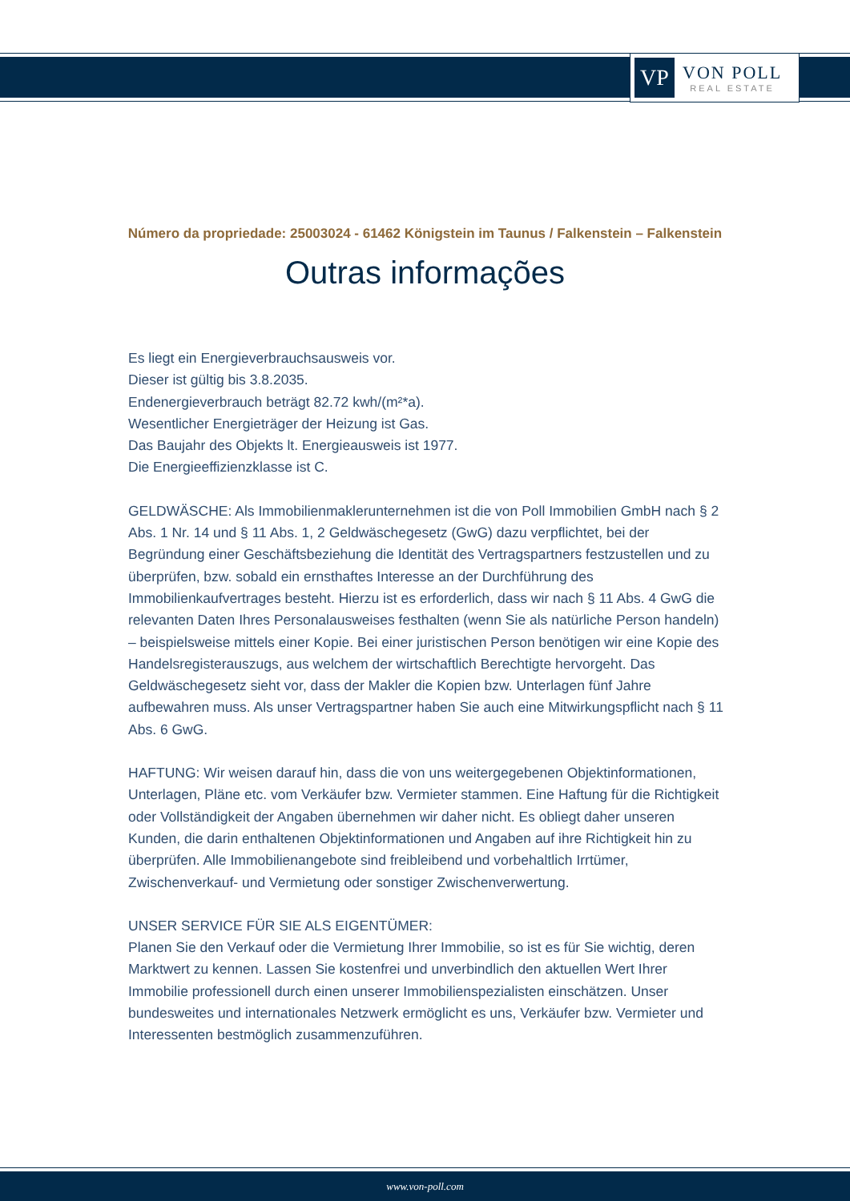VP
VON POLL
REAL ESTATE
Número da propriedade: 25003024 - 61462 Königstein im Taunus / Falkenstein – Falkenstein
Outras informações
Es liegt ein Energieverbrauchsausweis vor.
Dieser ist gültig bis 3.8.2035.
Endenergieverbrauch beträgt 82.72 kwh/(m²*a).
Wesentlicher Energieträger der Heizung ist Gas.
Das Baujahr des Objekts lt. Energieausweis ist 1977.
Die Energieeffizienzklasse ist C.
GELDWÄSCHE: Als Immobilienmaklerunternehmen ist die von Poll Immobilien GmbH nach § 2 Abs. 1 Nr. 14 und § 11 Abs. 1, 2 Geldwäschegesetz (GwG) dazu verpflichtet, bei der Begründung einer Geschäftsbeziehung die Identität des Vertragspartners festzustellen und zu überprüfen, bzw. sobald ein ernsthaftes Interesse an der Durchführung des Immobilienkaufvertrages besteht. Hierzu ist es erforderlich, dass wir nach § 11 Abs. 4 GwG die relevanten Daten Ihres Personalausweises festhalten (wenn Sie als natürliche Person handeln) – beispielsweise mittels einer Kopie. Bei einer juristischen Person benötigen wir eine Kopie des Handelsregisterauszugs, aus welchem der wirtschaftlich Berechtigte hervorgeht. Das Geldwäschegesetz sieht vor, dass der Makler die Kopien bzw. Unterlagen fünf Jahre aufbewahren muss. Als unser Vertragspartner haben Sie auch eine Mitwirkungspflicht nach § 11 Abs. 6 GwG.
HAFTUNG: Wir weisen darauf hin, dass die von uns weitergegebenen Objektinformationen, Unterlagen, Pläne etc. vom Verkäufer bzw. Vermieter stammen. Eine Haftung für die Richtigkeit oder Vollständigkeit der Angaben übernehmen wir daher nicht. Es obliegt daher unseren Kunden, die darin enthaltenen Objektinformationen und Angaben auf ihre Richtigkeit hin zu überprüfen. Alle Immobilienangebote sind freibleibend und vorbehaltlich Irrtümer, Zwischenverkauf- und Vermietung oder sonstiger Zwischenverwertung.
UNSER SERVICE FÜR SIE ALS EIGENTÜMER:
Planen Sie den Verkauf oder die Vermietung Ihrer Immobilie, so ist es für Sie wichtig, deren Marktwert zu kennen. Lassen Sie kostenfrei und unverbindlich den aktuellen Wert Ihrer Immobilie professionell durch einen unserer Immobilienspezialisten einschätzen. Unser bundesweites und internationales Netzwerk ermöglicht es uns, Verkäufer bzw. Vermieter und Interessenten bestmöglich zusammenzuführen.
www.von-poll.com